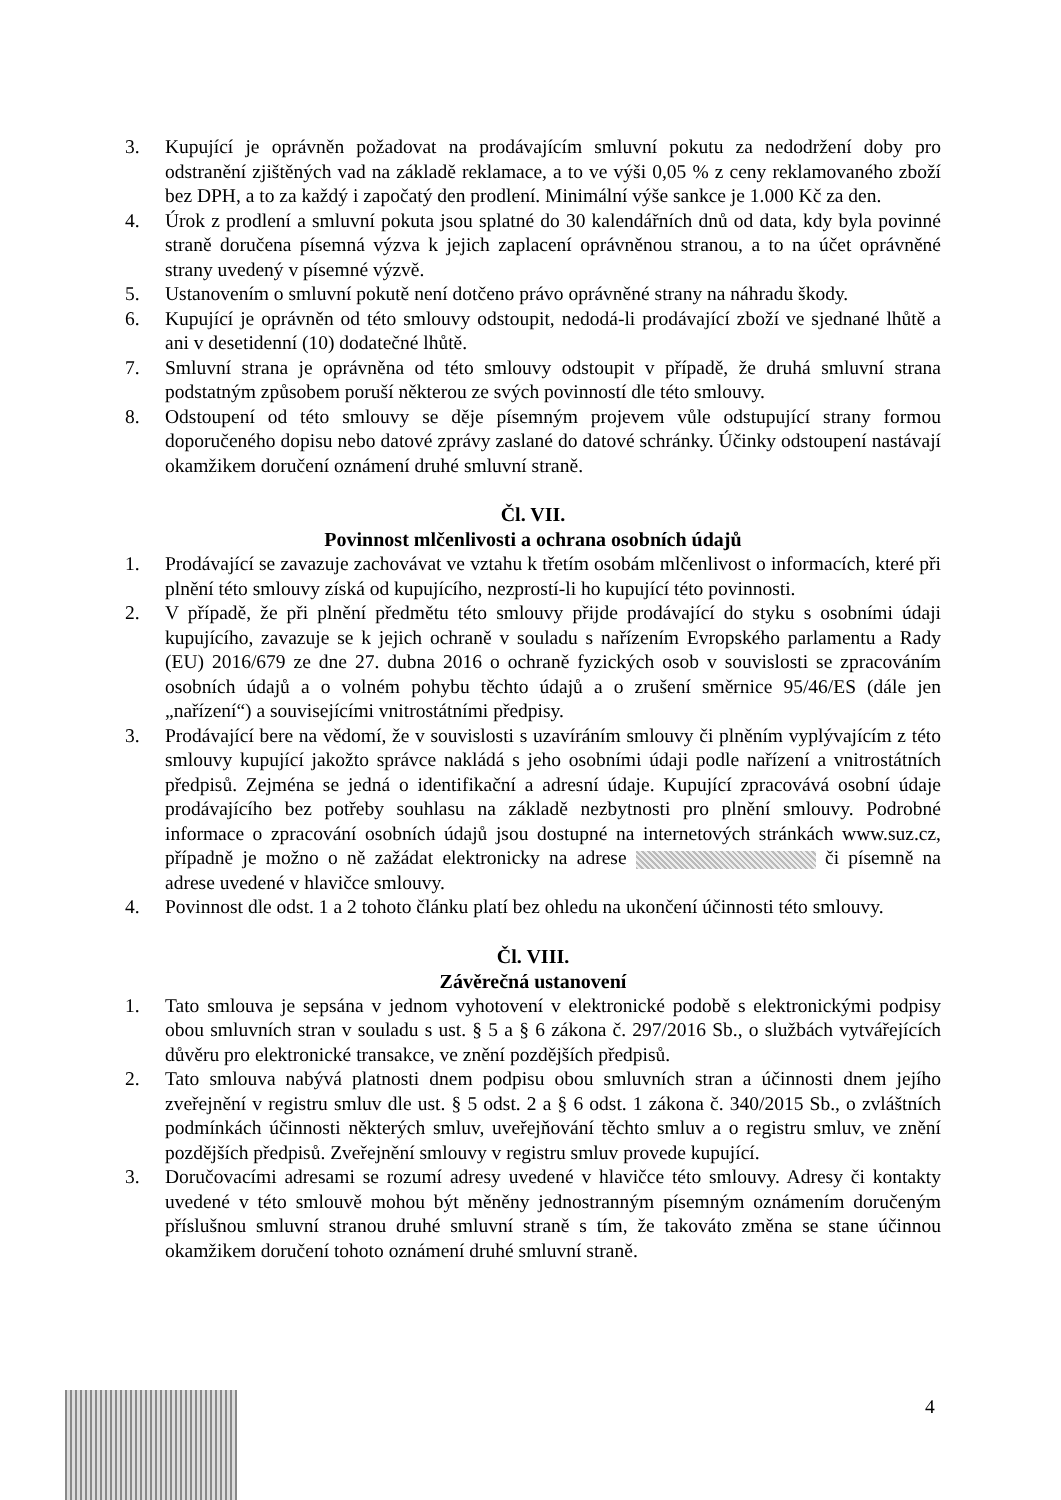3. Kupující je oprávněn požadovat na prodávajícím smluvní pokutu za nedodržení doby pro odstranění zjištěných vad na základě reklamace, a to ve výši 0,05 % z ceny reklamovaného zboží bez DPH, a to za každý i započatý den prodlení. Minimální výše sankce je 1.000 Kč za den.
4. Úrok z prodlení a smluvní pokuta jsou splatné do 30 kalendářních dnů od data, kdy byla povinné straně doručena písemná výzva k jejich zaplacení oprávněnou stranou, a to na účet oprávněné strany uvedený v písemné výzvě.
5. Ustanovením o smluvní pokutě není dotčeno právo oprávněné strany na náhradu škody.
6. Kupující je oprávněn od této smlouvy odstoupit, nedodá-li prodávající zboží ve sjednané lhůtě a ani v desetidenní (10) dodatečné lhůtě.
7. Smluvní strana je oprávněna od této smlouvy odstoupit v případě, že druhá smluvní strana podstatným způsobem poruší některou ze svých povinností dle této smlouvy.
8. Odstoupení od této smlouvy se děje písemným projevem vůle odstupující strany formou doporučeného dopisu nebo datové zprávy zaslané do datové schránky. Účinky odstoupení nastávají okamžikem doručení oznámení druhé smluvní straně.
Čl. VII.
Povinnost mlčenlivosti a ochrana osobních údajů
1. Prodávající se zavazuje zachovávat ve vztahu k třetím osobám mlčenlivost o informacích, které při plnění této smlouvy získá od kupujícího, nezprostí-li ho kupující této povinnosti.
2. V případě, že při plnění předmětu této smlouvy přijde prodávající do styku s osobními údaji kupujícího, zavazuje se k jejich ochraně v souladu s nařízením Evropského parlamentu a Rady (EU) 2016/679 ze dne 27. dubna 2016 o ochraně fyzických osob v souvislosti se zpracováním osobních údajů a o volném pohybu těchto údajů a o zrušení směrnice 95/46/ES (dále jen „nařízení“) a souvisejícími vnitrostátními předpisy.
3. Prodávající bere na vědomí, že v souvislosti s uzavíráním smlouvy či plněním vyplývajícím z této smlouvy kupující jakožto správce nakládá s jeho osobními údaji podle nařízení a vnitrostátních předpisů. Zejména se jedná o identifikační a adresní údaje. Kupující zpracovává osobní údaje prodávajícího bez potřeby souhlasu na základě nezbytnosti pro plnění smlouvy. Podrobné informace o zpracování osobních údajů jsou dostupné na internetových stránkách www.suz.cz, případně je možno o ně zažádat elektronicky na adrese či písemně na adrese uvedené v hlavičce smlouvy.
4. Povinnost dle odst. 1 a 2 tohoto článku platí bez ohledu na ukončení účinnosti této smlouvy.
Čl. VIII.
Závěrečná ustanovení
1. Tato smlouva je sepsána v jednom vyhotovení v elektronické podobě s elektronickými podpisy obou smluvních stran v souladu s ust. § 5 a § 6 zákona č. 297/2016 Sb., o službách vytvářejících důvěru pro elektronické transakce, ve znění pozdějších předpisů.
2. Tato smlouva nabývá platnosti dnem podpisu obou smluvních stran a účinnosti dnem jejího zveřejnění v registru smluv dle ust. § 5 odst. 2 a § 6 odst. 1 zákona č. 340/2015 Sb., o zvláštních podmínkách účinnosti některých smluv, uveřejňování těchto smluv a o registru smluv, ve znění pozdějších předpisů. Zveřejnění smlouvy v registru smluv provede kupující.
3. Doručovacími adresami se rozumí adresy uvedené v hlavičce této smlouvy. Adresy či kontakty uvedené v této smlouvě mohou být měněny jednostranným písemným oznámením doručeným příslušnou smluvní stranou druhé smluvní straně s tím, že takováto změna se stane účinnou okamžikem doručení tohoto oznámení druhé smluvní straně.
4